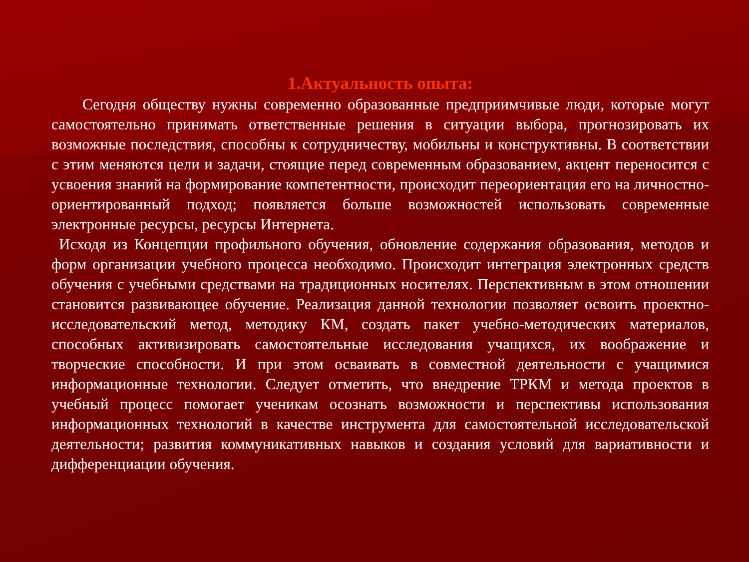1.Актуальность опыта:
Сегодня обществу нужны современно образованные предприимчивые люди, которые могут самостоятельно принимать ответственные решения в ситуации выбора, прогнозировать их возможные последствия, способны к сотрудничеству, мобильны и конструктивны. В соответствии с этим меняются цели и задачи, стоящие перед современным образованием, акцент переносится с усвоения знаний на формирование компетентности, происходит переориентация его на личностно- ориентированный подход; появляется больше возможностей использовать современные электронные ресурсы, ресурсы Интернета.
Исходя из Концепции профильного обучения, обновление содержания образования, методов и форм организации учебного процесса необходимо. Происходит интеграция электронных средств обучения с учебными средствами на традиционных носителях. Перспективным в этом отношении становится развивающее обучение. Реализация данной технологии позволяет освоить проектно-исследовательский метод, методику КМ, создать пакет учебно-методических материалов, способных активизировать самостоятельные исследования учащихся, их воображение и творческие способности. И при этом осваивать в совместной деятельности с учащимися информационные технологии. Следует отметить, что внедрение ТРКМ и метода проектов в учебный процесс помогает ученикам осознать возможности и перспективы использования информационных технологий в качестве инструмента для самостоятельной исследовательской деятельности; развития коммуникативных навыков и создания условий для вариативности и дифференциации обучения.